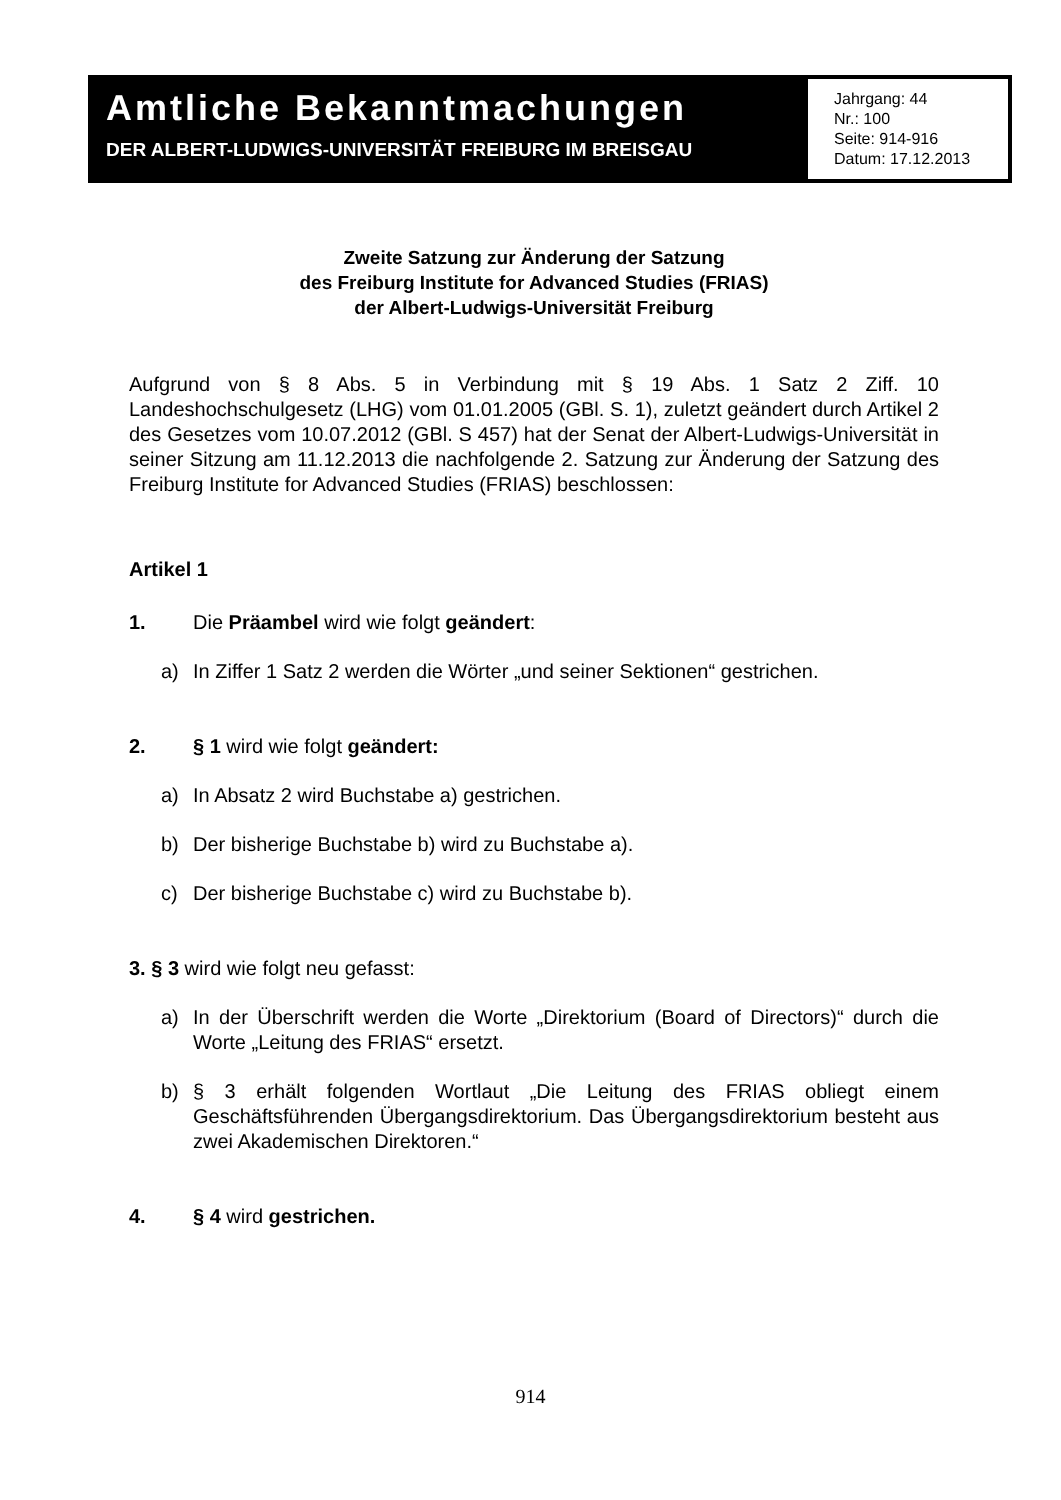Amtliche Bekanntmachungen
DER ALBERT-LUDWIGS-UNIVERSITÄT FREIBURG IM BREISGAU
Jahrgang: 44
Nr.: 100
Seite: 914-916
Datum: 17.12.2013
Zweite Satzung zur Änderung der Satzung
des Freiburg Institute for Advanced Studies (FRIAS)
der Albert-Ludwigs-Universität Freiburg
Aufgrund von § 8 Abs. 5 in Verbindung mit § 19 Abs. 1 Satz 2 Ziff. 10 Landeshochschulgesetz (LHG) vom 01.01.2005 (GBl. S. 1), zuletzt geändert durch Artikel 2 des Gesetzes vom 10.07.2012 (GBl. S 457) hat der Senat der Albert-Ludwigs-Universität in seiner Sitzung am 11.12.2013 die nachfolgende 2. Satzung zur Änderung der Satzung des Freiburg Institute for Advanced Studies (FRIAS) beschlossen:
Artikel 1
1. Die Präambel wird wie folgt geändert:
a) In Ziffer 1 Satz 2 werden die Wörter „und seiner Sektionen“ gestrichen.
2. § 1 wird wie folgt geändert:
a) In Absatz 2 wird Buchstabe a) gestrichen.
b) Der bisherige Buchstabe b) wird zu Buchstabe a).
c) Der bisherige Buchstabe c) wird zu Buchstabe b).
3. § 3 wird wie folgt neu gefasst:
a) In der Überschrift werden die Worte „Direktorium (Board of Directors)“ durch die Worte „Leitung des FRIAS“ ersetzt.
b) § 3 erhält folgenden Wortlaut „Die Leitung des FRIAS obliegt einem Geschäftsführenden Übergangsdirektorium. Das Übergangsdirektorium besteht aus zwei Akademischen Direktoren.“
4. § 4 wird gestrichen.
914